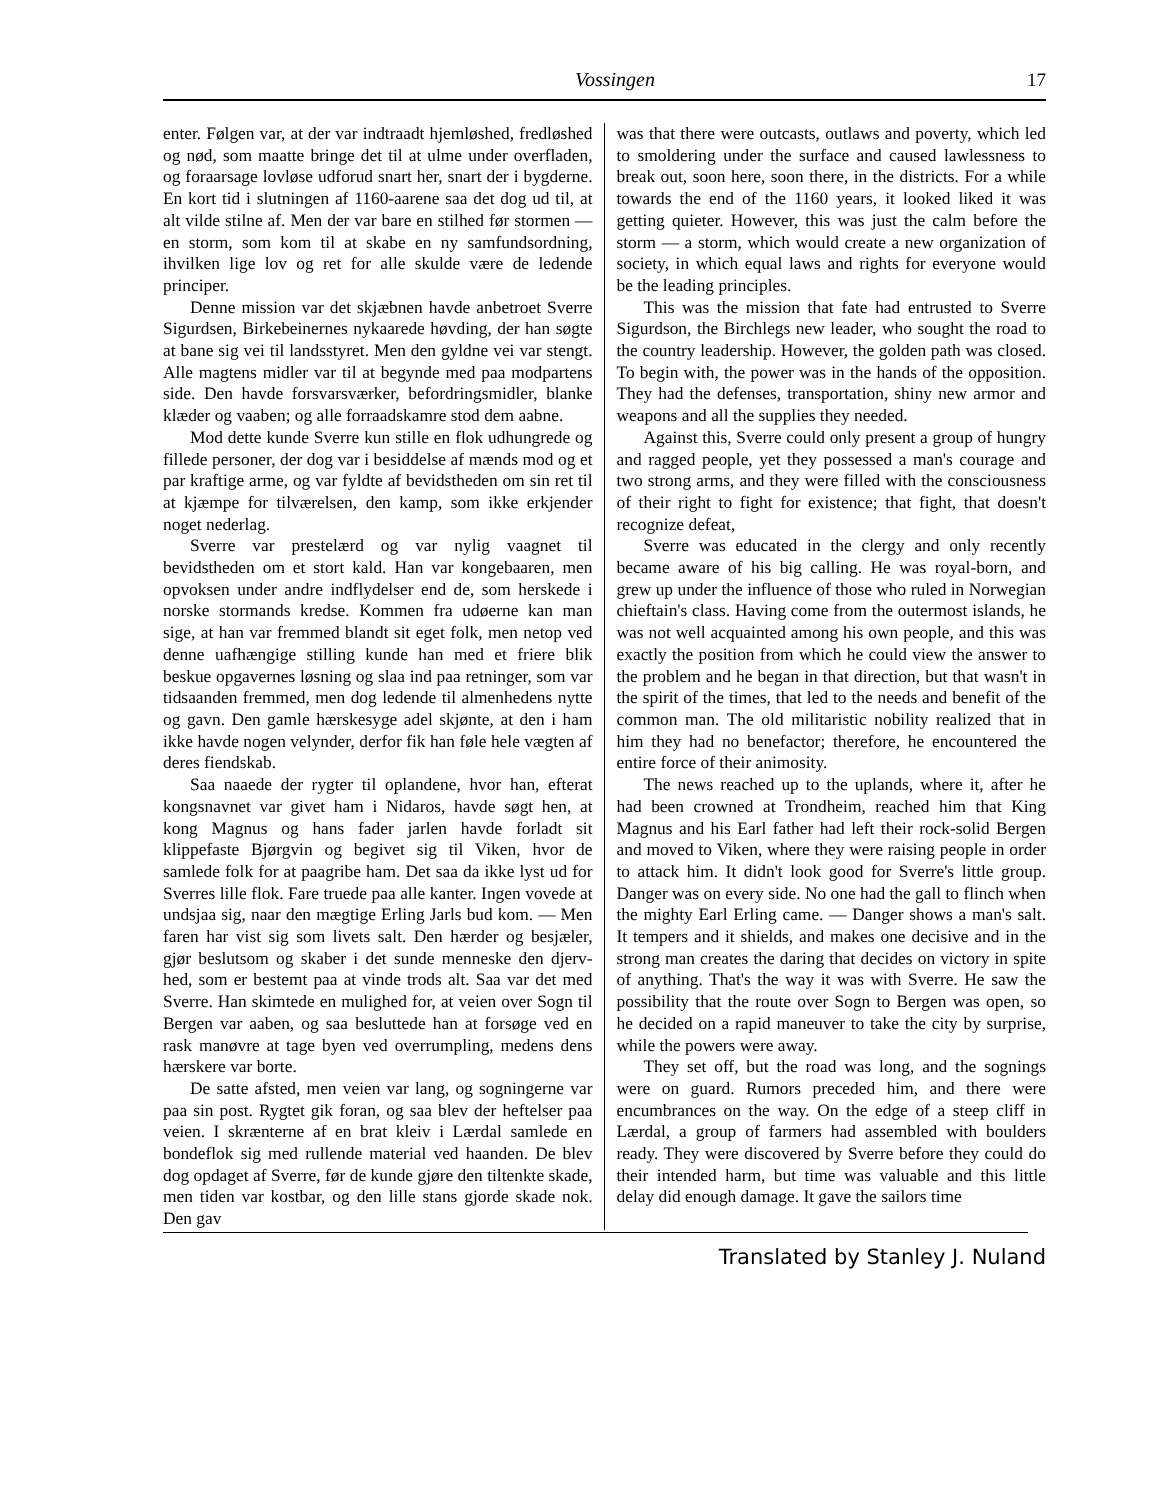Vossingen 17
enter. Følgen var, at der var indtraadt hjemløshed, fredløshed og nød, som maatte bringe det til at ulme under overfladen, og foraarsage lovløse udforud snart her, snart der i bygderne. En kort tid i slutningen af 1160-aarene saa det dog ud til, at alt vilde stilne af. Men der var bare en stilhed før stormen — en storm, som kom til at skabe en ny samfundsordning, ihvilken lige lov og ret for alle skulde være de ledende principer.
Denne mission var det skjæbnen havde anbetroet Sverre Sigurdsen, Birkebeinernes nykaarede høvding, der han søgte at bane sig vei til landsstyret. Men den gyldne vei var stengt. Alle magtens midler var til at begynde med paa modpartens side. Den havde forsvarsværker, befordringsmidler, blanke klæder og vaaben; og alle forraadskamre stod dem aabne.
Mod dette kunde Sverre kun stille en flok udhungrede og fillede personer, der dog var i besiddelse af mænds mod og et par kraftige arme, og var fyldte af bevidstheden om sin ret til at kjæmpe for tilværelsen, den kamp, som ikke erkjender noget nederlag.
Sverre var prestelærd og var nylig vaagnet til bevidstheden om et stort kald. Han var kongebaaren, men opvoksen under andre indflydelser end de, som herskede i norske stormands kredse. Kommen fra udøerne kan man sige, at han var fremmed blandt sit eget folk, men netop ved denne uafhængige stilling kunde han med et friere blik beskue opgavernes løsning og slaa ind paa retninger, som var tidsaanden fremmed, men dog ledende til almenhedens nytte og gavn. Den gamle hærskesyge adel skjønte, at den i ham ikke havde nogen velynder, derfor fik han føle hele vægten af deres fiendskab.
Saa naaede der rygter til oplandene, hvor han, efterat kongsnavnet var givet ham i Nidaros, havde søgt hen, at kong Magnus og hans fader jarlen havde forladt sit klippefaste Bjørgvin og begivet sig til Viken, hvor de samlede folk for at paagribe ham. Det saa da ikke lyst ud for Sverres lille flok. Fare truede paa alle kanter. Ingen vovede at undsjaa sig, naar den mægtige Erling Jarls bud kom. — Men faren har vist sig som livets salt. Den hærder og besjæler, gjør beslutsom og skaber i det sunde menneske den djerv-hed, som er bestemt paa at vinde trods alt. Saa var det med Sverre. Han skimtede en mulighed for, at veien over Sogn til Bergen var aaben, og saa besluttede han at forsøge ved en rask manøvre at tage byen ved overrumpling, medens dens hærskere var borte.
De satte afsted, men veien var lang, og sogningerne var paa sin post. Rygtet gik foran, og saa blev der heftelser paa veien. I skrænterne af en brat kleiv i Lærdal samlede en bondeflok sig med rullende material ved haanden. De blev dog opdaget af Sverre, før de kunde gjøre den tiltenkte skade, men tiden var kostbar, og den lille stans gjorde skade nok. Den gav
was that there were outcasts, outlaws and poverty, which led to smoldering under the surface and caused lawlessness to break out, soon here, soon there, in the districts. For a while towards the end of the 1160 years, it looked liked it was getting quieter. However, this was just the calm before the storm — a storm, which would create a new organization of society, in which equal laws and rights for everyone would be the leading principles.
This was the mission that fate had entrusted to Sverre Sigurdson, the Birchlegs new leader, who sought the road to the country leadership. However, the golden path was closed. To begin with, the power was in the hands of the opposition. They had the defenses, transportation, shiny new armor and weapons and all the supplies they needed.
Against this, Sverre could only present a group of hungry and ragged people, yet they possessed a man's courage and two strong arms, and they were filled with the consciousness of their right to fight for existence; that fight, that doesn't recognize defeat,
Sverre was educated in the clergy and only recently became aware of his big calling. He was royal-born, and grew up under the influence of those who ruled in Norwegian chieftain's class. Having come from the outermost islands, he was not well acquainted among his own people, and this was exactly the position from which he could view the answer to the problem and he began in that direction, but that wasn't in the spirit of the times, that led to the needs and benefit of the common man. The old militaristic nobility realized that in him they had no benefactor; therefore, he encountered the entire force of their animosity.
The news reached up to the uplands, where it, after he had been crowned at Trondheim, reached him that King Magnus and his Earl father had left their rock-solid Bergen and moved to Viken, where they were raising people in order to attack him. It didn't look good for Sverre's little group. Danger was on every side. No one had the gall to flinch when the mighty Earl Erling came. — Danger shows a man's salt. It tempers and it shields, and makes one decisive and in the strong man creates the daring that decides on victory in spite of anything. That's the way it was with Sverre. He saw the possibility that the route over Sogn to Bergen was open, so he decided on a rapid maneuver to take the city by surprise, while the powers were away.
They set off, but the road was long, and the sognings were on guard. Rumors preceded him, and there were encumbrances on the way. On the edge of a steep cliff in Lærdal, a group of farmers had assembled with boulders ready. They were discovered by Sverre before they could do their intended harm, but time was valuable and this little delay did enough damage. It gave the sailors time
Translated by Stanley J. Nuland